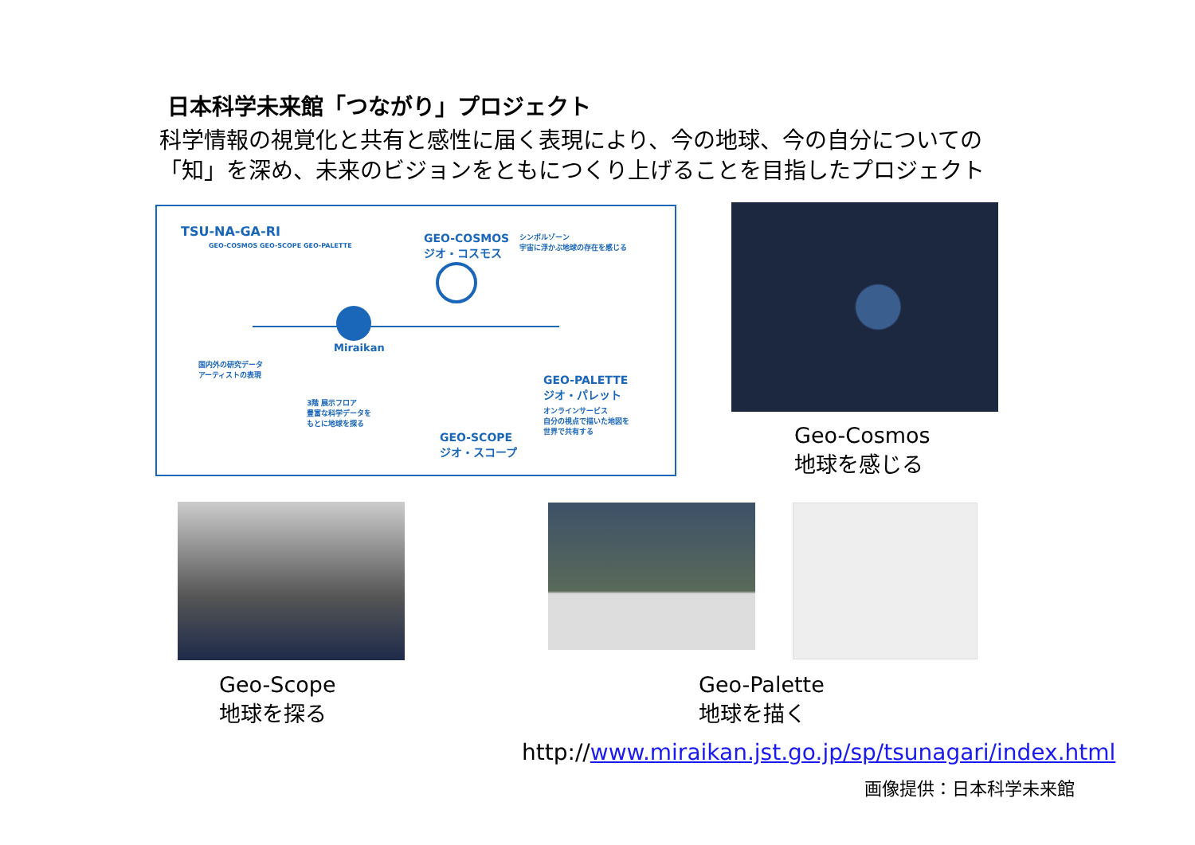日本科学未来館「つながり」プロジェクト
科学情報の視覚化と共有と感性に届く表現により、今の地球、今の自分についての
「知」を深め、未来のビジョンをともにつくり上げることを目指したプロジェクト
TSU-NA-GA-RI
GEO-COSMOS GEO-SCOPE GEO-PALETTE
GEO-COSMOS
ジオ・コスモス
シンボルゾーン
宇宙に浮かぶ地球の存在を感じる
Miraikan
国内外の研究データ
アーティストの表現
GEO-PALETTE
ジオ・パレット
オンラインサービス
自分の視点で描いた地図を
世界で共有する
3階 展示フロア
豊富な科学データを
もとに地球を探る
GEO-SCOPE
ジオ・スコープ
Geo-Cosmos
地球を感じる
Geo-Scope
地球を探る
Geo-Palette
地球を描く
http://www.miraikan.jst.go.jp/sp/tsunagari/index.html
画像提供：日本科学未来館